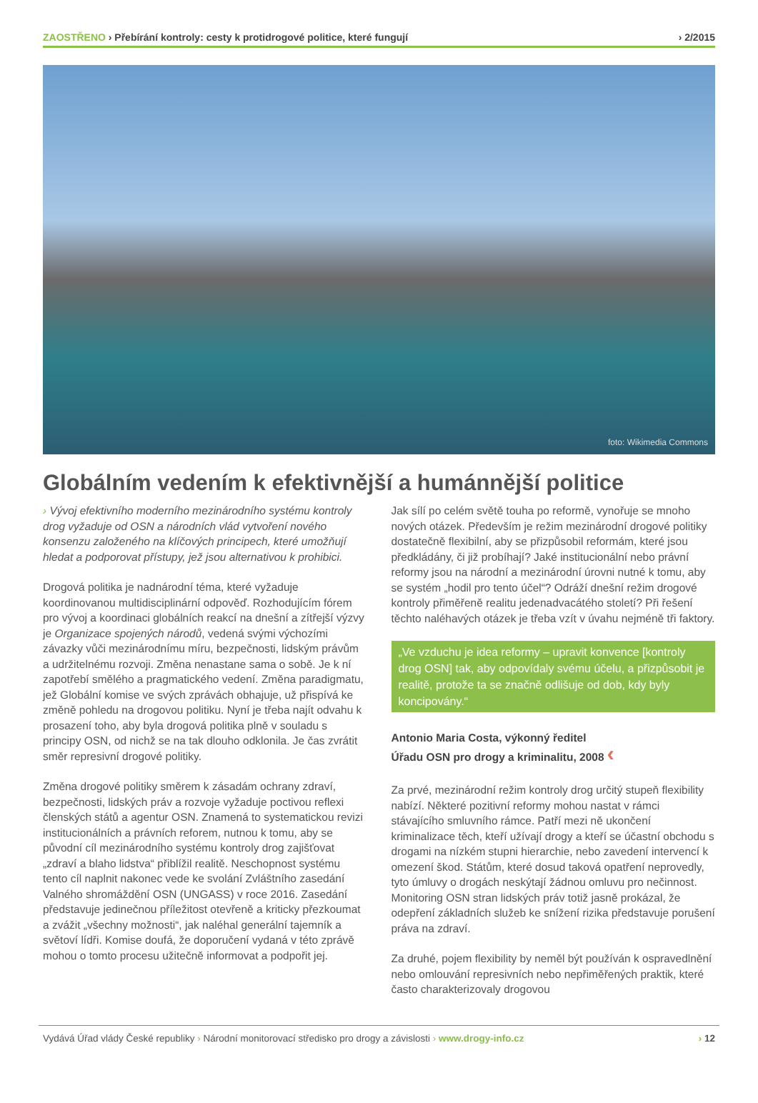ZAOSTŘENO › Přebírání kontroly: cesty k protidrogové politice, které fungují
› 2/2015
foto: Wikimedia Commons
Globálním vedením k efektivnější a humánnější politice
› Vývoj efektivního moderního mezinárodního systému kontroly drog vyžaduje od OSN a národních vlád vytvoření nového konsenzu založeného na klíčových principech, které umožňují hledat a podporovat přístupy, jež jsou alternativou k prohibici.
Drogová politika je nadnárodní téma, které vyžaduje koordinovanou multidisciplinární odpověď. Rozhodujícím fórem pro vývoj a koordinaci globálních reakcí na dnešní a zítřejší výzvy je Organizace spojených národů, vedená svými výchozími závazky vůči mezinárodnímu míru, bezpečnosti, lidským právům a udržitelnému rozvoji. Změna nenastane sama o sobě. Je k ní zapotřebí smělého a pragmatického vedení. Změna paradigmatu, jež Globální komise ve svých zprávách obhajuje, už přispívá ke změně pohledu na drogovou politiku. Nyní je třeba najít odvahu k prosazení toho, aby byla drogová politika plně v souladu s principy OSN, od nichž se na tak dlouho odklonila. Je čas zvrátit směr represivní drogové politiky.
Změna drogové politiky směrem k zásadám ochrany zdraví, bezpečnosti, lidských práv a rozvoje vyžaduje poctivou reflexi členských států a agentur OSN. Znamená to systematickou revizi institucionálních a právních reforem, nutnou k tomu, aby se původní cíl mezinárodního systému kontroly drog zajišťovat „zdraví a blaho lidstva“ přiblížil realitě. Neschopnost systému tento cíl naplnit nakonec vede ke svolání Zvláštního zasedání Valného shromáždění OSN (UNGASS) v roce 2016. Zasedání představuje jedinečnou příležitost otevřeně a kriticky přezkoumat a zvážit „všechny možnosti“, jak naléhal generální tajemník a světoví lídři. Komise doufá, že doporučení vydaná v této zprávě mohou o tomto procesu užitečně informovat a podpořit jej.
Jak sílí po celém světě touha po reformě, vynořuje se mnoho nových otázek. Především je režim mezinárodní drogové politiky dostatečně flexibilní, aby se přizpůsobil reformám, které jsou předkládány, či již probíhají? Jaké institucionální nebo právní reformy jsou na národní a mezinárodní úrovni nutné k tomu, aby se systém „hodil pro tento účel“? Odráží dnešní režim drogové kontroly přiměřeně realitu jedenadvacátého století? Při řešení těchto naléhavých otázek je třeba vzít v úvahu nejméně tři faktory.
„Ve vzduchu je idea reformy – upravit konvence [kontroly drog OSN] tak, aby odpovídaly svému účelu, a přizpůsobit je realitě, protože ta se značně odlišuje od dob, kdy byly koncipovány.“
Antonio Maria Costa, výkonný ředitel
Úřadu OSN pro drogy a kriminalitu, 2008 ‹
Za prvé, mezinárodní režim kontroly drog určitý stupeň flexibility nabízí. Některé pozitivní reformy mohou nastat v rámci stávajícího smluvního rámce. Patří mezi ně ukončení kriminalizace těch, kteří užívají drogy a kteří se účastní obchodu s drogami na nízkém stupni hierarchie, nebo zavedení intervencí k omezení škod. Státům, které dosud taková opatření neprovedly, tyto úmluvy o drogách neskýtají žádnou omluvu pro nečinnost. Monitoring OSN stran lidských práv totiž jasně prokázal, že odepření základních služeb ke snížení rizika představuje porušení práva na zdraví.
Za druhé, pojem flexibility by neměl být používán k ospravedlnění nebo omlouvání represivních nebo nepřiměřených praktik, které často charakterizovaly drogovou
Vydává Úřad vlády České republiky › Národní monitorovací středisko pro drogy a závislosti › www.drogy-info.cz
› 12